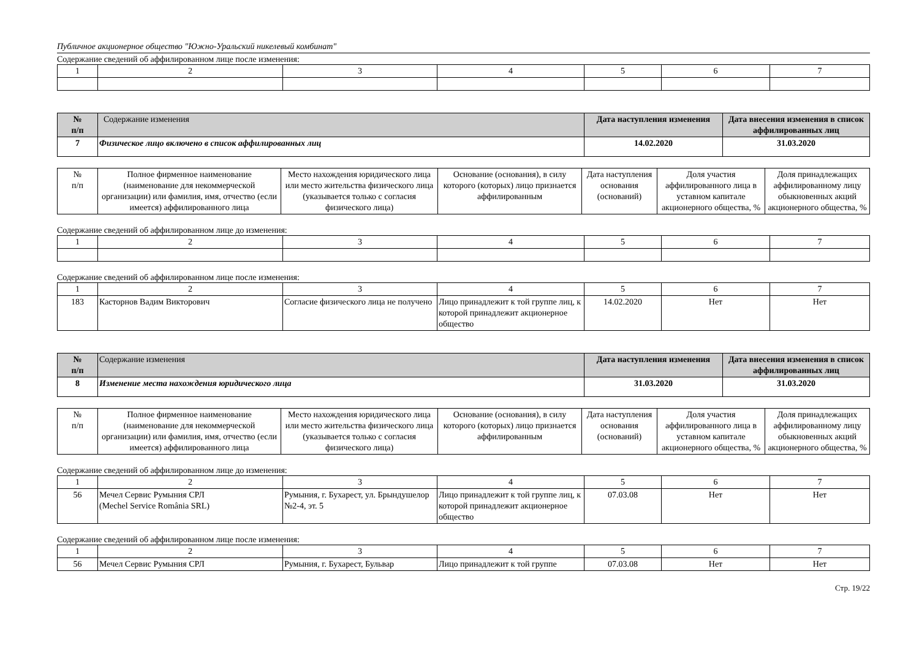Публичное акционерное общество "Южно-Уральский никелевый комбинат"
Содержание сведений об аффилированном лице после изменения:
| 1 | 2 | 3 | 4 | 5 | 6 | 7 |
| № п/п | Содержание изменения | Дата наступления изменения | Дата внесения изменения в список аффилированных лиц |
| --- | --- | --- | --- |
| 7 | Физическое лицо включено в список аффилированных лиц | 14.02.2020 | 31.03.2020 |
| № п/п | Полное фирменное наименование (наименование для некоммерческой организации) или фамилия, имя, отчество (если имеется) аффилированного лица | Место нахождения юридического лица или место жительства физического лица (указывается только с согласия физического лица) | Основание (основания), в силу которого (которых) лицо признается аффилированным | Дата наступления основания (оснований) | Доля участия аффилированного лица в уставном капитале акционерного общества, % | Доля принадлежащих аффилированному лицу обыкновенных акций акционерного общества, % |
Содержание сведений об аффилированном лице до изменения:
| 1 | 2 | 3 | 4 | 5 | 6 | 7 |
Содержание сведений об аффилированном лице после изменения:
| 1 | 2 | 3 | 4 | 5 | 6 | 7 |
| 183 | Касторнов Вадим Викторович | Согласие физического лица не получено | Лицо принадлежит к той группе лиц, к которой принадлежит акционерное общество | 14.02.2020 | Нет | Нет |
| № п/п | Содержание изменения | Дата наступления изменения | Дата внесения изменения в список аффилированных лиц |
| --- | --- | --- | --- |
| 8 | Изменение места нахождения юридического лица | 31.03.2020 | 31.03.2020 |
| № п/п | Полное фирменное наименование (наименование для некоммерческой организации) или фамилия, имя, отчество (если имеется) аффилированного лица | Место нахождения юридического лица или место жительства физического лица (указывается только с согласия физического лица) | Основание (основания), в силу которого (которых) лицо признается аффилированным | Дата наступления основания (оснований) | Доля участия аффилированного лица в уставном капитале акционерного общества, % | Доля принадлежащих аффилированному лицу обыкновенных акций акционерного общества, % |
Содержание сведений об аффилированном лице до изменения:
| 1 | 2 | 3 | 4 | 5 | 6 | 7 |
| 56 | Мечел Сервис Румыния СРЛ (Mechel Service România SRL) | Румыния, г. Бухарест, ул. Брындушелор №2-4, эт. 5 | Лицо принадлежит к той группе лиц, к которой принадлежит акционерное общество | 07.03.08 | Нет | Нет |
Содержание сведений об аффилированном лице после изменения:
| 1 | 2 | 3 | 4 | 5 | 6 | 7 |
| 56 | Мечел Сервис Румыния СРЛ | Румыния, г. Бухарест, Бульвар | Лицо принадлежит к той группе | 07.03.08 | Нет | Нет |
Стр. 19/22